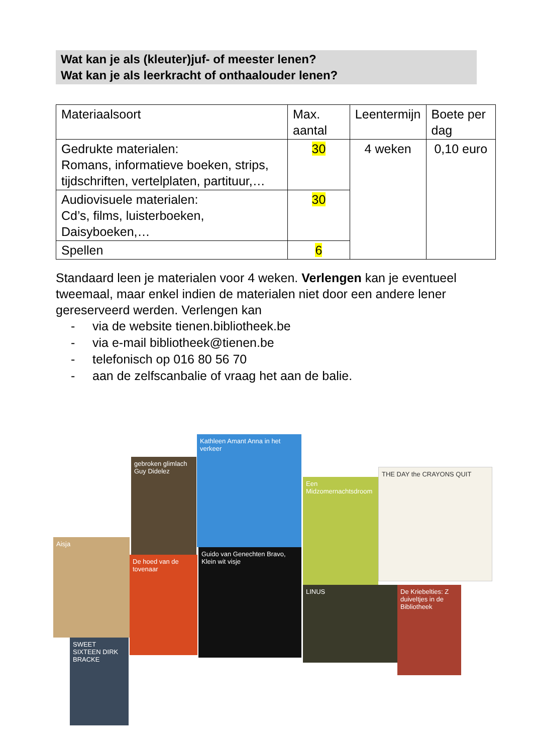Wat kan je als (kleuter)juf- of meester lenen?
Wat kan je als leerkracht of onthaalouder lenen?
| Materiaalsoort | Max. aantal | Leentermijn | Boete per dag |
| --- | --- | --- | --- |
| Gedrukte materialen: Romans, informatieve boeken, strips, tijdschriften, vertelplaten, partituur,… | 30 | 4 weken | 0,10 euro |
| Audiovisuele materialen: Cd’s, films, luisterboeken, Daisyboeken,… | 30 | | |
| Spellen | 6 | | |
Standaard leen je materialen voor 4 weken. Verlengen kan je eventueel tweemaal, maar enkel indien de materialen niet door een andere lener gereserveerd werden. Verlengen kan
- via de website tienen.bibliotheek.be
- via e-mail bibliotheek@tienen.be
- telefonisch op 016 80 56 70
- aan de zelfscanbalie of vraag het aan de balie.
Aisja
SWEET SIXTEEN DIRK BRACKE
gebroken glimlach Guy Didelez
De hoed van de tovenaar
Kathleen Amant Anna in het verkeer
Guido van Genechten Bravo, Klein wit visje
Een Midzomernachtsdroom
THE DAY the CRAYONS QUIT
LINUS
De Kriebelties: Z duiveltjes in de Bibliotheek